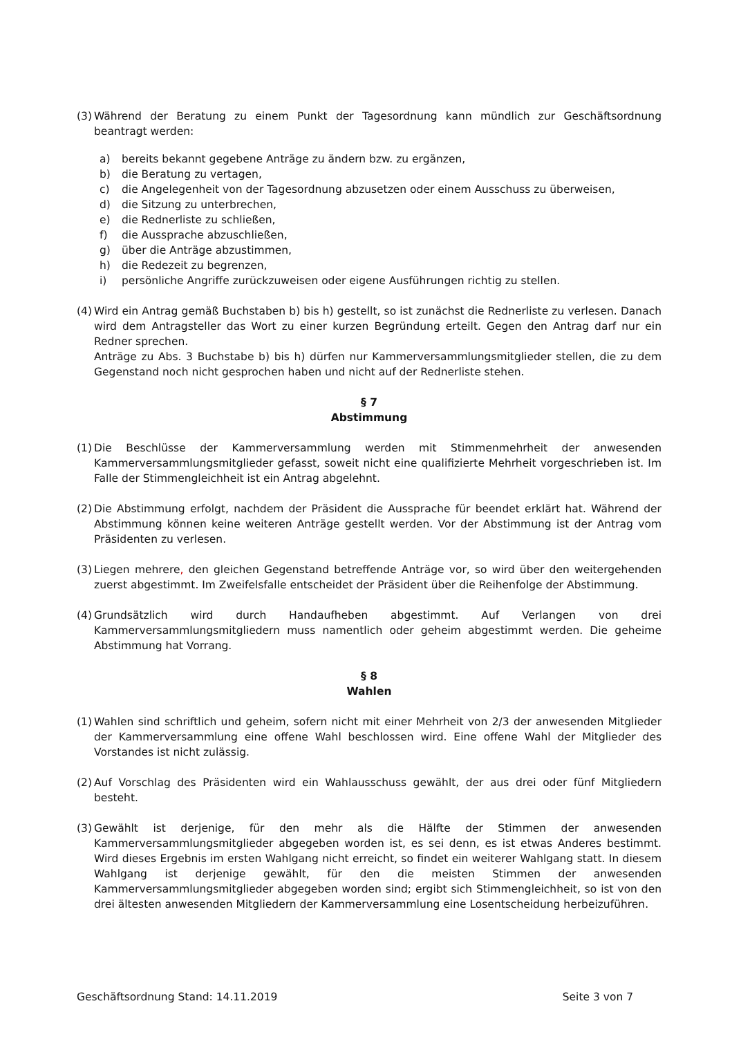(3) Während der Beratung zu einem Punkt der Tagesordnung kann mündlich zur Geschäftsordnung beantragt werden:
a) bereits bekannt gegebene Anträge zu ändern bzw. zu ergänzen,
b) die Beratung zu vertagen,
c) die Angelegenheit von der Tagesordnung abzusetzen oder einem Ausschuss zu überweisen,
d) die Sitzung zu unterbrechen,
e) die Rednerliste zu schließen,
f) die Aussprache abzuschließen,
g) über die Anträge abzustimmen,
h) die Redezeit zu begrenzen,
i) persönliche Angriffe zurückzuweisen oder eigene Ausführungen richtig zu stellen.
(4) Wird ein Antrag gemäß Buchstaben b) bis h) gestellt, so ist zunächst die Rednerliste zu verlesen. Danach wird dem Antragsteller das Wort zu einer kurzen Begründung erteilt. Gegen den Antrag darf nur ein Redner sprechen.
Anträge zu Abs. 3 Buchstabe b) bis h) dürfen nur Kammerversammlungsmitglieder stellen, die zu dem Gegenstand noch nicht gesprochen haben und nicht auf der Rednerliste stehen.
§ 7
Abstimmung
(1) Die Beschlüsse der Kammerversammlung werden mit Stimmenmehrheit der anwesenden Kammerversammlungsmitglieder gefasst, soweit nicht eine qualifizierte Mehrheit vorgeschrieben ist. Im Falle der Stimmengleichheit ist ein Antrag abgelehnt.
(2) Die Abstimmung erfolgt, nachdem der Präsident die Aussprache für beendet erklärt hat. Während der Abstimmung können keine weiteren Anträge gestellt werden. Vor der Abstimmung ist der Antrag vom Präsidenten zu verlesen.
(3) Liegen mehrere, den gleichen Gegenstand betreffende Anträge vor, so wird über den weitergehenden zuerst abgestimmt. Im Zweifelsfalle entscheidet der Präsident über die Reihenfolge der Abstimmung.
(4) Grundsätzlich wird durch Handaufheben abgestimmt. Auf Verlangen von drei Kammerversammlungsmitgliedern muss namentlich oder geheim abgestimmt werden. Die geheime Abstimmung hat Vorrang.
§ 8
Wahlen
(1) Wahlen sind schriftlich und geheim, sofern nicht mit einer Mehrheit von 2/3 der anwesenden Mitglieder der Kammerversammlung eine offene Wahl beschlossen wird. Eine offene Wahl der Mitglieder des Vorstandes ist nicht zulässig.
(2) Auf Vorschlag des Präsidenten wird ein Wahlausschuss gewählt, der aus drei oder fünf Mitgliedern besteht.
(3) Gewählt ist derjenige, für den mehr als die Hälfte der Stimmen der anwesenden Kammerversammlungsmitglieder abgegeben worden ist, es sei denn, es ist etwas Anderes bestimmt. Wird dieses Ergebnis im ersten Wahlgang nicht erreicht, so findet ein weiterer Wahlgang statt. In diesem Wahlgang ist derjenige gewählt, für den die meisten Stimmen der anwesenden Kammerversammlungsmitglieder abgegeben worden sind; ergibt sich Stimmengleichheit, so ist von den drei ältesten anwesenden Mitgliedern der Kammerversammlung eine Losentscheidung herbeizuführen.
Geschäftsordnung Stand: 14.11.2019 Seite 3 von 7